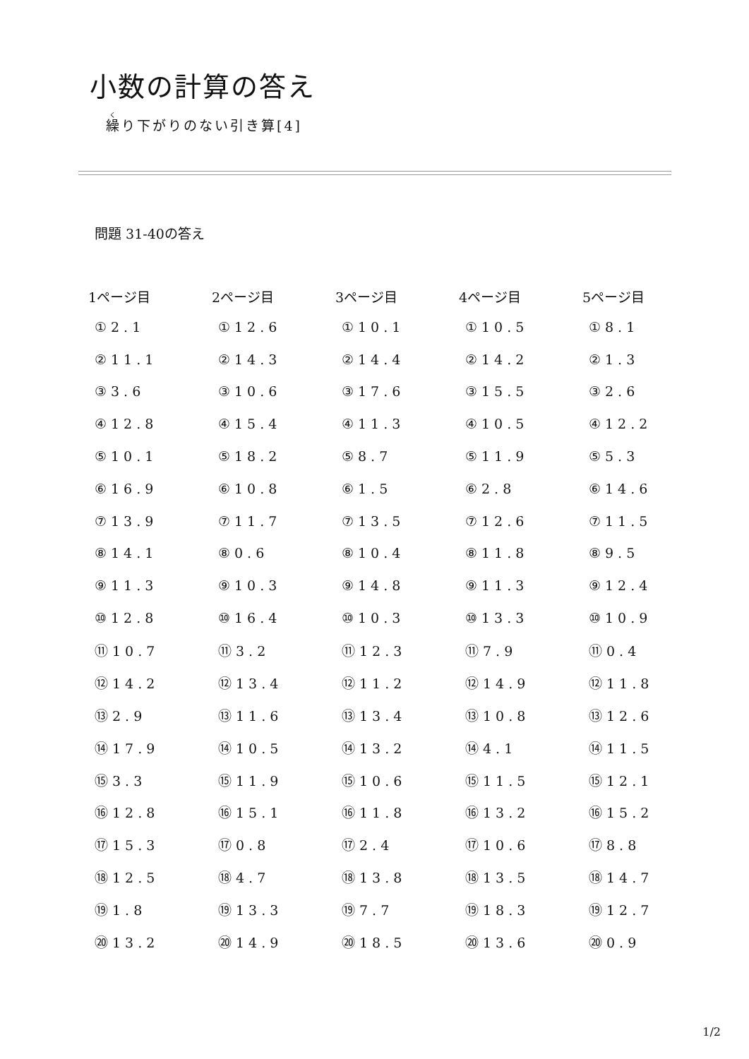小数の計算の答え
繰り下がりのない引き算[4]
問題 31-40の答え
| 1ページ目 | 2ページ目 | 3ページ目 | 4ページ目 | 5ページ目 |
| --- | --- | --- | --- | --- |
| ①2.1 | ①12.6 | ①10.1 | ①10.5 | ①8.1 |
| ②11.1 | ②14.3 | ②14.4 | ②14.2 | ②1.3 |
| ③3.6 | ③10.6 | ③17.6 | ③15.5 | ③2.6 |
| ④12.8 | ④15.4 | ④11.3 | ④10.5 | ④12.2 |
| ⑤10.1 | ⑤18.2 | ⑤8.7 | ⑤11.9 | ⑤5.3 |
| ⑥16.9 | ⑥10.8 | ⑥1.5 | ⑥2.8 | ⑥14.6 |
| ⑦13.9 | ⑦11.7 | ⑦13.5 | ⑦12.6 | ⑦11.5 |
| ⑧14.1 | ⑧0.6 | ⑧10.4 | ⑧11.8 | ⑧9.5 |
| ⑨11.3 | ⑨10.3 | ⑨14.8 | ⑨11.3 | ⑨12.4 |
| ⑩12.8 | ⑩16.4 | ⑩10.3 | ⑩13.3 | ⑩10.9 |
| ⑪10.7 | ⑪3.2 | ⑪12.3 | ⑪7.9 | ⑪0.4 |
| ⑫14.2 | ⑫13.4 | ⑫11.2 | ⑫14.9 | ⑫11.8 |
| ⑬2.9 | ⑬11.6 | ⑬13.4 | ⑬10.8 | ⑬12.6 |
| ⑭17.9 | ⑭10.5 | ⑭13.2 | ⑭4.1 | ⑭11.5 |
| ⑮3.3 | ⑮11.9 | ⑮10.6 | ⑮11.5 | ⑮12.1 |
| ⑯12.8 | ⑯15.1 | ⑯11.8 | ⑯13.2 | ⑯15.2 |
| ⑰15.3 | ⑰0.8 | ⑰2.4 | ⑰10.6 | ⑰8.8 |
| ⑱12.5 | ⑱4.7 | ⑱13.8 | ⑱13.5 | ⑱14.7 |
| ⑲1.8 | ⑲13.3 | ⑲7.7 | ⑲18.3 | ⑲12.7 |
| ⑳13.2 | ⑳14.9 | ⑳18.5 | ⑳13.6 | ⑳0.9 |
1/2